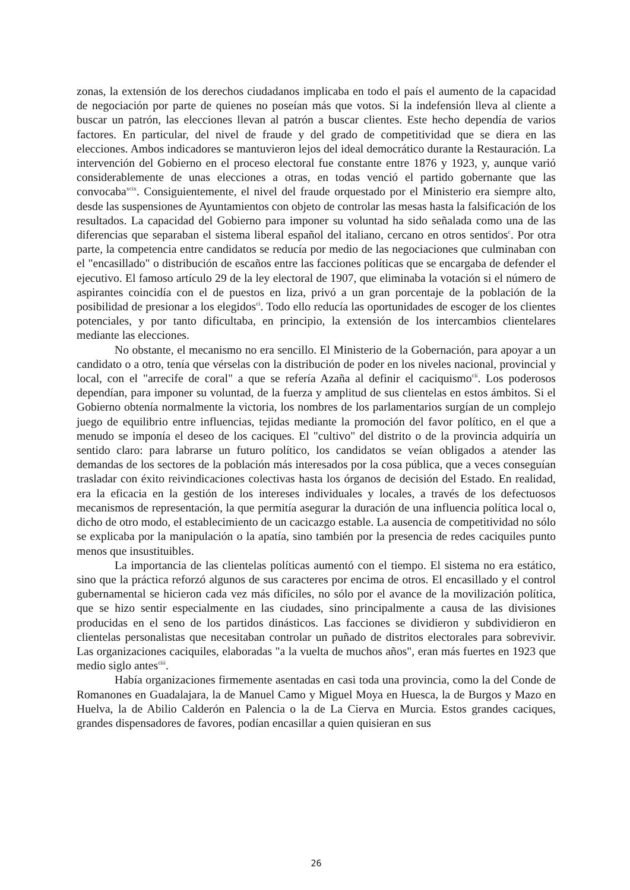zonas, la extensión de los derechos ciudadanos implicaba en todo el país el aumento de la capacidad de negociación por parte de quienes no poseían más que votos. Si la indefensión lleva al cliente a buscar un patrón, las elecciones llevan al patrón a buscar clientes. Este hecho dependía de varios factores. En particular, del nivel de fraude y del grado de competitividad que se diera en las elecciones. Ambos indicadores se mantuvieron lejos del ideal democrático durante la Restauración. La intervención del Gobierno en el proceso electoral fue constante entre 1876 y 1923, y, aunque varió considerablemente de unas elecciones a otras, en todas venció el partido gobernante que las convocaba<sup>xcix</sup>. Consiguientemente, el nivel del fraude orquestado por el Ministerio era siempre alto, desde las suspensiones de Ayuntamientos con objeto de controlar las mesas hasta la falsificación de los resultados. La capacidad del Gobierno para imponer su voluntad ha sido señalada como una de las diferencias que separaban el sistema liberal español del italiano, cercano en otros sentidos<sup>c</sup>. Por otra parte, la competencia entre candidatos se reducía por medio de las negociaciones que culminaban con el "encasillado" o distribución de escaños entre las facciones políticas que se encargaba de defender el ejecutivo. El famoso artículo 29 de la ley electoral de 1907, que eliminaba la votación si el número de aspirantes coincidía con el de puestos en liza, privó a un gran porcentaje de la población de la posibilidad de presionar a los elegidos<sup>ci</sup>. Todo ello reducía las oportunidades de escoger de los clientes potenciales, y por tanto dificultaba, en principio, la extensión de los intercambios clientelares mediante las elecciones.
No obstante, el mecanismo no era sencillo. El Ministerio de la Gobernación, para apoyar a un candidato o a otro, tenía que vérselas con la distribución de poder en los niveles nacional, provincial y local, con el "arrecife de coral" a que se refería Azaña al definir el caciquismo<sup>cii</sup>. Los poderosos dependían, para imponer su voluntad, de la fuerza y amplitud de sus clientelas en estos ámbitos. Si el Gobierno obtenía normalmente la victoria, los nombres de los parlamentarios surgían de un complejo juego de equilibrio entre influencias, tejidas mediante la promoción del favor político, en el que a menudo se imponía el deseo de los caciques. El "cultivo" del distrito o de la provincia adquiría un sentido claro: para labrarse un futuro político, los candidatos se veían obligados a atender las demandas de los sectores de la población más interesados por la cosa pública, que a veces conseguían trasladar con éxito reivindicaciones colectivas hasta los órganos de decisión del Estado. En realidad, era la eficacia en la gestión de los intereses individuales y locales, a través de los defectuosos mecanismos de representación, la que permitía asegurar la duración de una influencia política local o, dicho de otro modo, el establecimiento de un cacicazgo estable. La ausencia de competitividad no sólo se explicaba por la manipulación o la apatía, sino también por la presencia de redes caciquiles punto menos que insustituibles.
La importancia de las clientelas políticas aumentó con el tiempo. El sistema no era estático, sino que la práctica reforzó algunos de sus caracteres por encima de otros. El encasillado y el control gubernamental se hicieron cada vez más difíciles, no sólo por el avance de la movilización política, que se hizo sentir especialmente en las ciudades, sino principalmente a causa de las divisiones producidas en el seno de los partidos dinásticos. Las facciones se dividieron y subdividieron en clientelas personalistas que necesitaban controlar un puñado de distritos electorales para sobrevivir. Las organizaciones caciquiles, elaboradas "a la vuelta de muchos años", eran más fuertes en 1923 que medio siglo antes<sup>ciii</sup>.
Había organizaciones firmemente asentadas en casi toda una provincia, como la del Conde de Romanones en Guadalajara, la de Manuel Camo y Miguel Moya en Huesca, la de Burgos y Mazo en Huelva, la de Abilio Calderón en Palencia o la de La Cierva en Murcia. Estos grandes caciques, grandes dispensadores de favores, podían encasillar a quien quisieran en sus
26